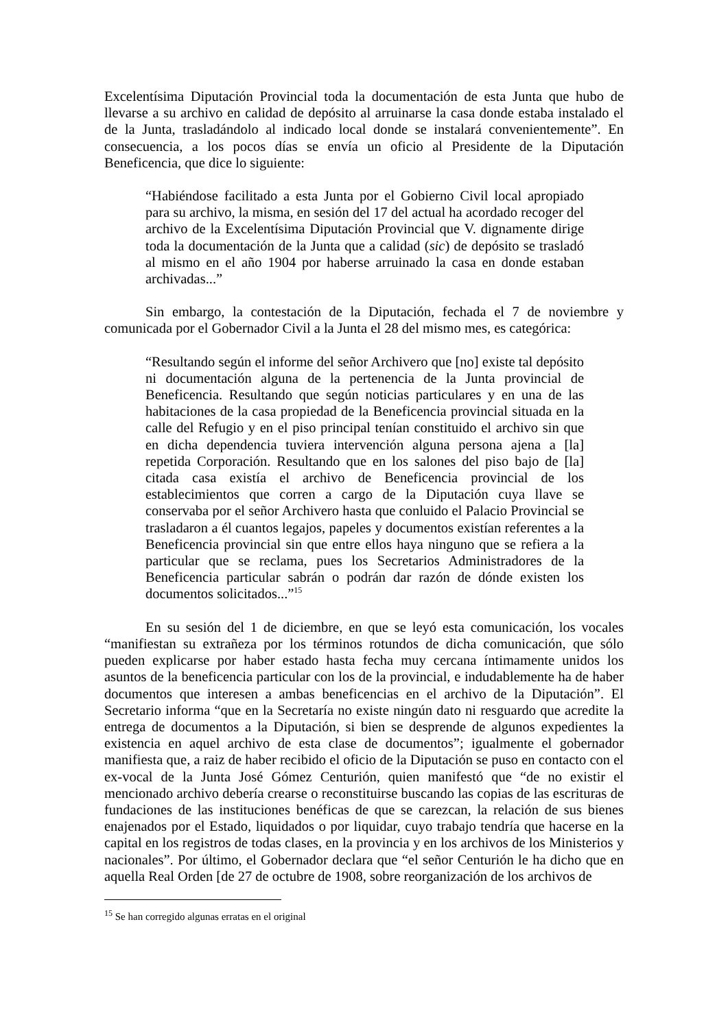Excelentísima Diputación Provincial toda la documentación de esta Junta que hubo de llevarse a su archivo en calidad de depósito al arruinarse la casa donde estaba instalado el de la Junta, trasladándolo al indicado local donde se instalará convenientemente”. En consecuencia, a los pocos días se envía un oficio al Presidente de la Diputación Beneficencia, que dice lo siguiente:
“Habiéndose facilitado a esta Junta por el Gobierno Civil local apropiado para su archivo, la misma, en sesión del 17 del actual ha acordado recoger del archivo de la Excelentísima Diputación Provincial que V. dignamente dirige toda la documentación de la Junta que a calidad (sic) de depósito se trasladó al mismo en el año 1904 por haberse arruinado la casa en donde estaban archivadas...”
Sin embargo, la contestación de la Diputación, fechada el 7 de noviembre y comunicada por el Gobernador Civil a la Junta el 28 del mismo mes, es categórica:
“Resultando según el informe del señor Archivero que [no] existe tal depósito ni documentación alguna de la pertenencia de la Junta provincial de Beneficencia. Resultando que según noticias particulares y en una de las habitaciones de la casa propiedad de la Beneficencia provincial situada en la calle del Refugio y en el piso principal tenían constituido el archivo sin que en dicha dependencia tuviera intervención alguna persona ajena a [la] repetida Corporación. Resultando que en los salones del piso bajo de [la] citada casa existía el archivo de Beneficencia provincial de los establecimientos que corren a cargo de la Diputación cuya llave se conservaba por el señor Archivero hasta que conluido el Palacio Provincial se trasladaron a él cuantos legajos, papeles y documentos existían referentes a la Beneficencia provincial sin que entre ellos haya ninguno que se refiera a la particular que se reclama, pues los Secretarios Administradores de la Beneficencia particular sabrán o podrán dar razón de dónde existen los documentos solicitados...”<sup>15</sup>
En su sesión del 1 de diciembre, en que se leyó esta comunicación, los vocales “manifiestan su extrañeza por los términos rotundos de dicha comunicación, que sólo pueden explicarse por haber estado hasta fecha muy cercana íntimamente unidos los asuntos de la beneficencia particular con los de la provincial, e indudablemente ha de haber documentos que interesen a ambas beneficencias en el archivo de la Diputación”. El Secretario informa “que en la Secretaría no existe ningún dato ni resguardo que acredite la entrega de documentos a la Diputación, si bien se desprende de algunos expedientes la existencia en aquel archivo de esta clase de documentos”; igualmente el gobernador manifiesta que, a raiz de haber recibido el oficio de la Diputación se puso en contacto con el ex-vocal de la Junta José Gómez Centurión, quien manifestó que “de no existir el mencionado archivo debería crearse o reconstituirse buscando las copias de las escrituras de fundaciones de las instituciones benéficas de que se carezcan, la relación de sus bienes enajenados por el Estado, liquidados o por liquidar, cuyo trabajo tendría que hacerse en la capital en los registros de todas clases, en la provincia y en los archivos de los Ministerios y nacionales”. Por último, el Gobernador declara que “el señor Centurión le ha dicho que en aquella Real Orden [de 27 de octubre de 1908, sobre reorganización de los archivos de
<sup>15</sup> Se han corregido algunas erratas en el original